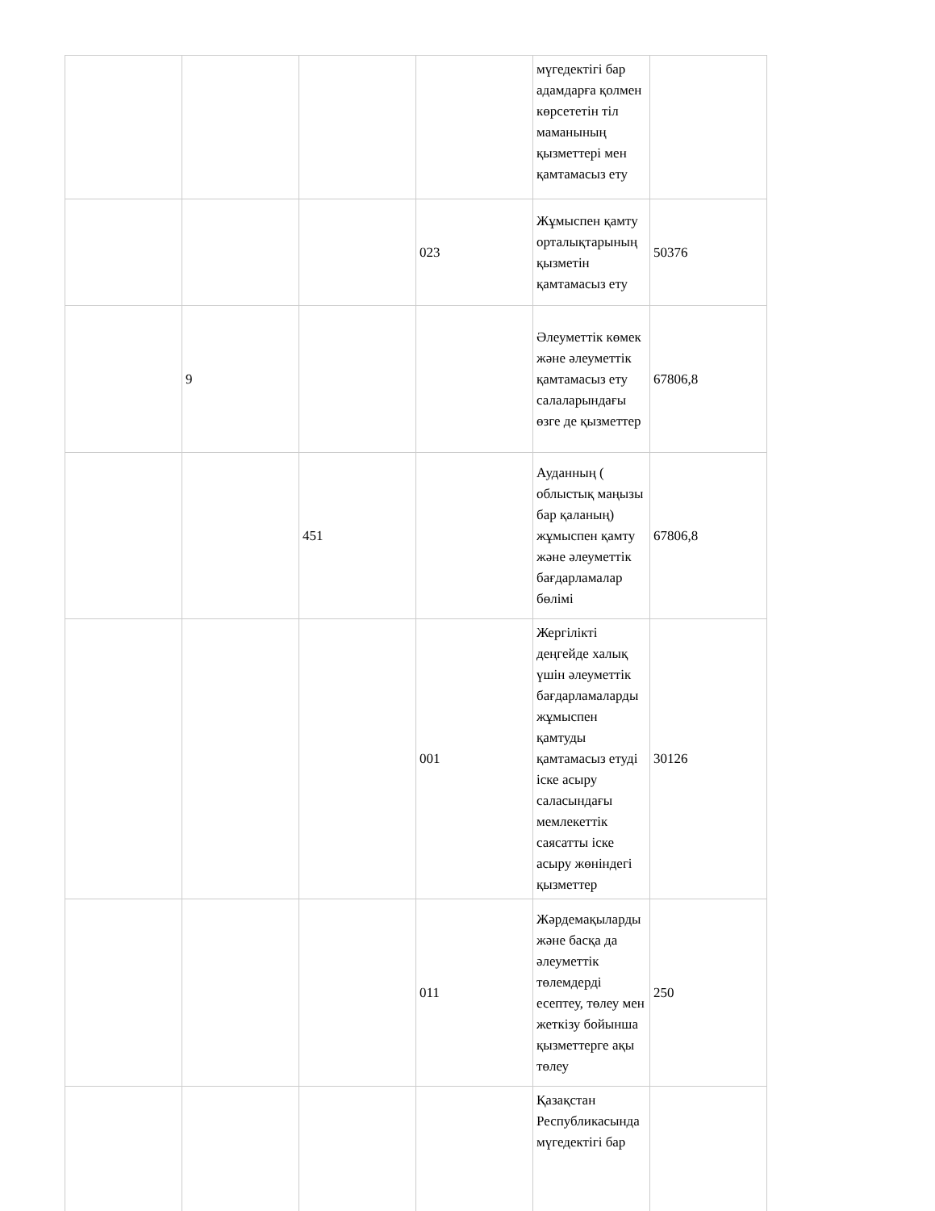| | | | | мүгедектігі бар адамдарға қолмен көрсететін тіл маманының қызметтері мен қамтамасыз ету | |
| | | | 023 | Жұмыспен қамту орталықтарының қызметін қамтамасыз ету | 50376 |
| | 9 | | | Әлеуметтік көмек және әлеуметтік қамтамасыз ету салаларындағы өзге де қызметтер | 67806,8 |
| | | 451 | | Ауданның ( облыстық маңызы бар қаланың) жұмыспен қамту және әлеуметтік бағдарламалар бөлімі | 67806,8 |
| | | | 001 | Жергілікті деңгейде халық үшін әлеуметтік бағдарламаларды жұмыспен қамтуды қамтамасыз етуді іске асыру саласындағы мемлекеттік саясатты іске асыру жөніндегі қызметтер | 30126 |
| | | | 011 | Жәрдемақыларды және басқа да әлеуметтік төлемдерді есептеу, төлеу мен жеткізу бойынша қызметтерге ақы төлеу | 250 |
| | | | | Қазақстан Республикасында мүгедектігі бар | |